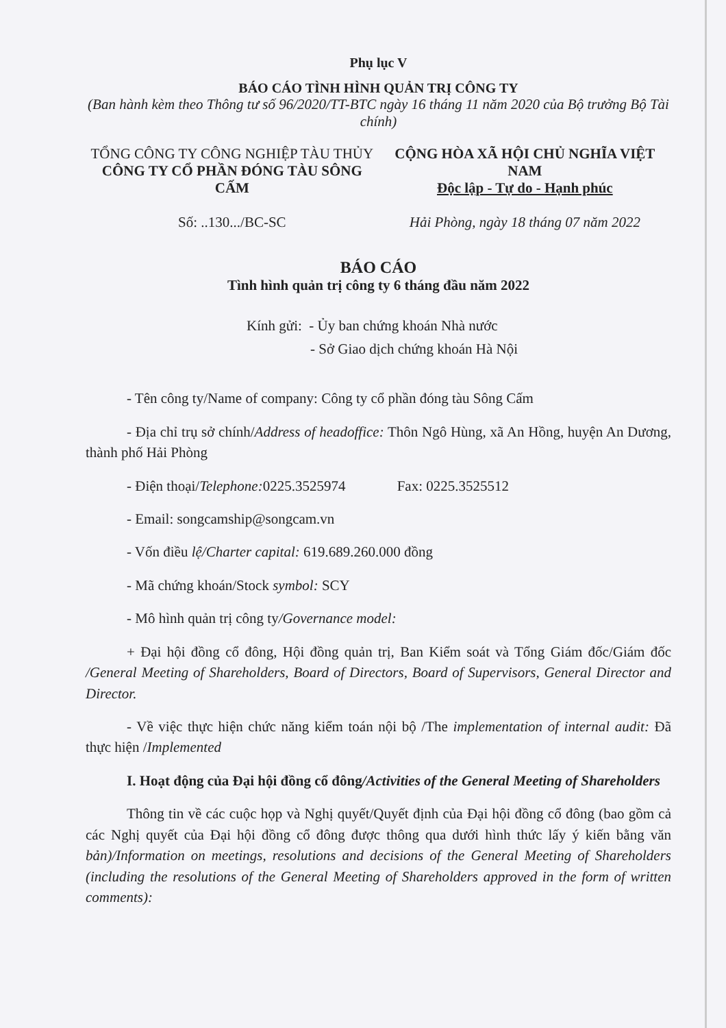Phụ lục V
BÁO CÁO TÌNH HÌNH QUẢN TRỊ CÔNG TY
(Ban hành kèm theo Thông tư số 96/2020/TT-BTC ngày 16 tháng 11 năm 2020 của Bộ trưởng Bộ Tài chính)
TỔNG CÔNG TY CÔNG NGHIỆP TÀU THỦY
CÔNG TY CỔ PHẦN ĐÓNG TÀU SÔNG CẤM
Số: ..130.../BC-SC
CỘNG HÒA XÃ HỘI CHỦ NGHĨA VIỆT NAM
Độc lập - Tự do - Hạnh phúc
Hải Phòng, ngày 18 tháng 07 năm 2022
BÁO CÁO
Tình hình quản trị công ty 6 tháng đầu năm 2022
Kính gửi: - Ủy ban chứng khoán Nhà nước
- Sở Giao dịch chứng khoán Hà Nội
- Tên công ty/Name of company: Công ty cổ phần đóng tàu Sông Cấm
- Địa chỉ trụ sở chính/Address of headoffice: Thôn Ngô Hùng, xã An Hồng, huyện An Dương, thành phố Hải Phòng
- Điện thoại/Telephone: 0225.3525974 Fax: 0225.3525512
- Email: songcamship@songcam.vn
- Vốn điều lệ/Charter capital: 619.689.260.000 đồng
- Mã chứng khoán/Stock symbol: SCY
- Mô hình quản trị công ty/Governance model:
+ Đại hội đồng cổ đông, Hội đồng quản trị, Ban Kiểm soát và Tổng Giám đốc/Giám đốc /General Meeting of Shareholders, Board of Directors, Board of Supervisors, General Director and Director.
- Về việc thực hiện chức năng kiểm toán nội bộ /The implementation of internal audit: Đã thực hiện /Implemented
I. Hoạt động của Đại hội đồng cổ đông/Activities of the General Meeting of Shareholders
Thông tin về các cuộc họp và Nghị quyết/Quyết định của Đại hội đồng cổ đông (bao gồm cả các Nghị quyết của Đại hội đồng cổ đông được thông qua dưới hình thức lấy ý kiến bằng văn bản)/Information on meetings, resolutions and decisions of the General Meeting of Shareholders (including the resolutions of the General Meeting of Shareholders approved in the form of written comments):